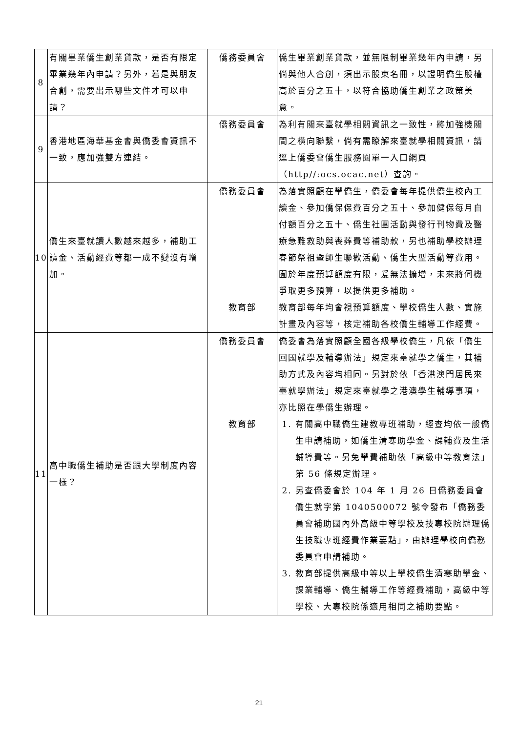| 8 | 有關畢業僑生創業貸款，是否有限定畢業幾年內申請？另外，若是與朋友合創，需要出示哪些文件才可以申請？ | 僑務委員會 | 僑生畢業創業貸款，並無限制畢業幾年內申請，另倘與他人合創，須出示股東名冊，以證明僑生股權高於百分之五十，以符合協助僑生創業之政策美意。 |
| 9 | 香港地區海華基金會與僑委會資訊不一致，應加強雙方連結。 | 僑務委員會 | 為利有關來臺就學相關資訊之一致性，將加強機關間之橫向聯繫，倘有需瞭解來臺就學相關資訊，請逕上僑委會僑生服務圈單一入口網頁（http//:ocs.ocac.net）查詢。 |
| 10 | 僑生來臺就讀人數越來越多，補助工讀金、活動經費等都一成不變沒有增加。 | 僑務委員會 | 為落實照顧在學僑生，僑委會每年提供僑生校內工讀金、參加僑保保費百分之五十、參加健保每月自付額百分之五十、僑生社團活動與發行刊物費及醫療急難救助與喪葬費等補助款，另也補助學校辦理春節祭祖暨師生聯歡活動、僑生大型活動等費用。囿於年度預算額度有限，爰無法擴增，未來將伺機爭取更多預算，以提供更多補助。 |
| | | 教育部 | 教育部每年均會視預算額度、學校僑生人數、實施計畫及內容等，核定補助各校僑生輔導工作經費。 |
| 11 | 高中職僑生補助是否跟大學制度內容一樣？ | 僑務委員會 | 僑委會為落實照顧全國各級學校僑生，凡依「僑生回國就學及輔導辦法」規定來臺就學之僑生，其補助方式及內容均相同。另對於依「香港澳門居民來臺就學辦法」規定來臺就學之港澳學生輔導事項，亦比照在學僑生辦理。 |
| | | 教育部 | 1. 有關高中職僑生建教專班補助，經查均依一般僑生申請補助，如僑生清寒助學金、課輔費及生活輔導費等。另免學費補助依「高級中等教育法」第 56 條規定辦理。 2. 另查僑委會於 104 年 1 月 26 日僑務委員會僑生就字第 1040500072 號令發布「僑務委員會補助國內外高級中等學校及技專校院辦理僑生技職專班經費作業要點」，由辦理學校向僑務委員會申請補助。 3. 教育部提供高級中等以上學校僑生清寒助學金、課業輔導、僑生輔導工作等經費補助，高級中等學校、大專校院係適用相同之補助要點。 |
21